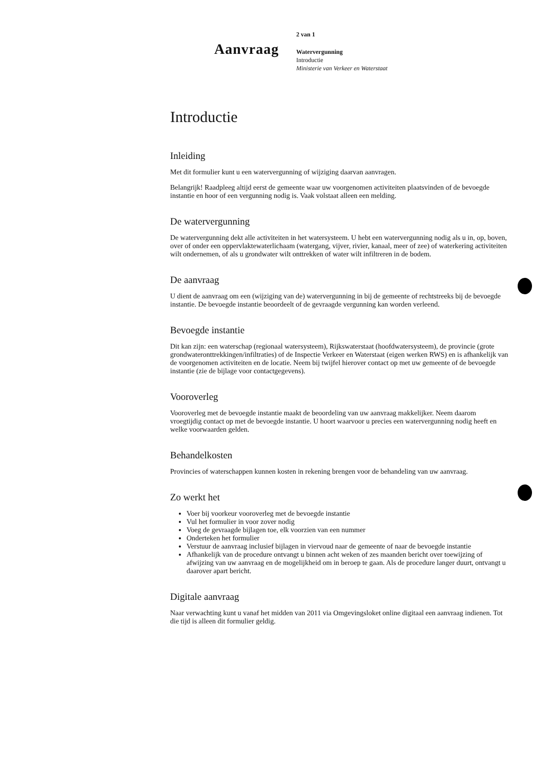2 van 1
Aanvraag
Watervergunning
Introductie
Ministerie van Verkeer en Waterstaat
Introductie
Inleiding
Met dit formulier kunt u een watervergunning of wijziging daarvan aanvragen.
Belangrijk! Raadpleeg altijd eerst de gemeente waar uw voorgenomen activiteiten plaatsvinden of de bevoegde instantie en hoor of een vergunning nodig is. Vaak volstaat alleen een melding.
De watervergunning
De watervergunning dekt alle activiteiten in het watersysteem. U hebt een watervergunning nodig als u in, op, boven, over of onder een oppervlaktewaterlichaam (watergang, vijver, rivier, kanaal, meer of zee) of waterkering activiteiten wilt ondernemen, of als u grondwater wilt onttrekken of water wilt infiltreren in de bodem.
De aanvraag
U dient de aanvraag om een (wijziging van de) watervergunning in bij de gemeente of rechtstreeks bij de bevoegde instantie. De bevoegde instantie beoordeelt of de gevraagde vergunning kan worden verleend.
Bevoegde instantie
Dit kan zijn: een waterschap (regionaal watersysteem), Rijkswaterstaat (hoofdwatersysteem), de provincie (grote grondwateronttrekkingen/infiltraties) of de Inspectie Verkeer en Waterstaat (eigen werken RWS) en is afhankelijk van de voorgenomen activiteiten en de locatie. Neem bij twijfel hierover contact op met uw gemeente of de bevoegde instantie (zie de bijlage voor contactgegevens).
Vooroverleg
Vooroverleg met de bevoegde instantie maakt de beoordeling van uw aanvraag makkelijker. Neem daarom vroegtijdig contact op met de bevoegde instantie. U hoort waarvoor u precies een watervergunning nodig heeft en welke voorwaarden gelden.
Behandelkosten
Provincies of waterschappen kunnen kosten in rekening brengen voor de behandeling van uw aanvraag.
Zo werkt het
Voer bij voorkeur vooroverleg met de bevoegde instantie
Vul het formulier in voor zover nodig
Voeg de gevraagde bijlagen toe, elk voorzien van een nummer
Onderteken het formulier
Verstuur de aanvraag inclusief bijlagen in viervoud naar de gemeente of naar de bevoegde instantie
Afhankelijk van de procedure ontvangt u binnen acht weken of zes maanden bericht over toewijzing of afwijzing van uw aanvraag en de mogelijkheid om in beroep te gaan. Als de procedure langer duurt, ontvangt u daarover apart bericht.
Digitale aanvraag
Naar verwachting kunt u vanaf het midden van 2011 via Omgevingsloket online digitaal een aanvraag indienen. Tot die tijd is alleen dit formulier geldig.